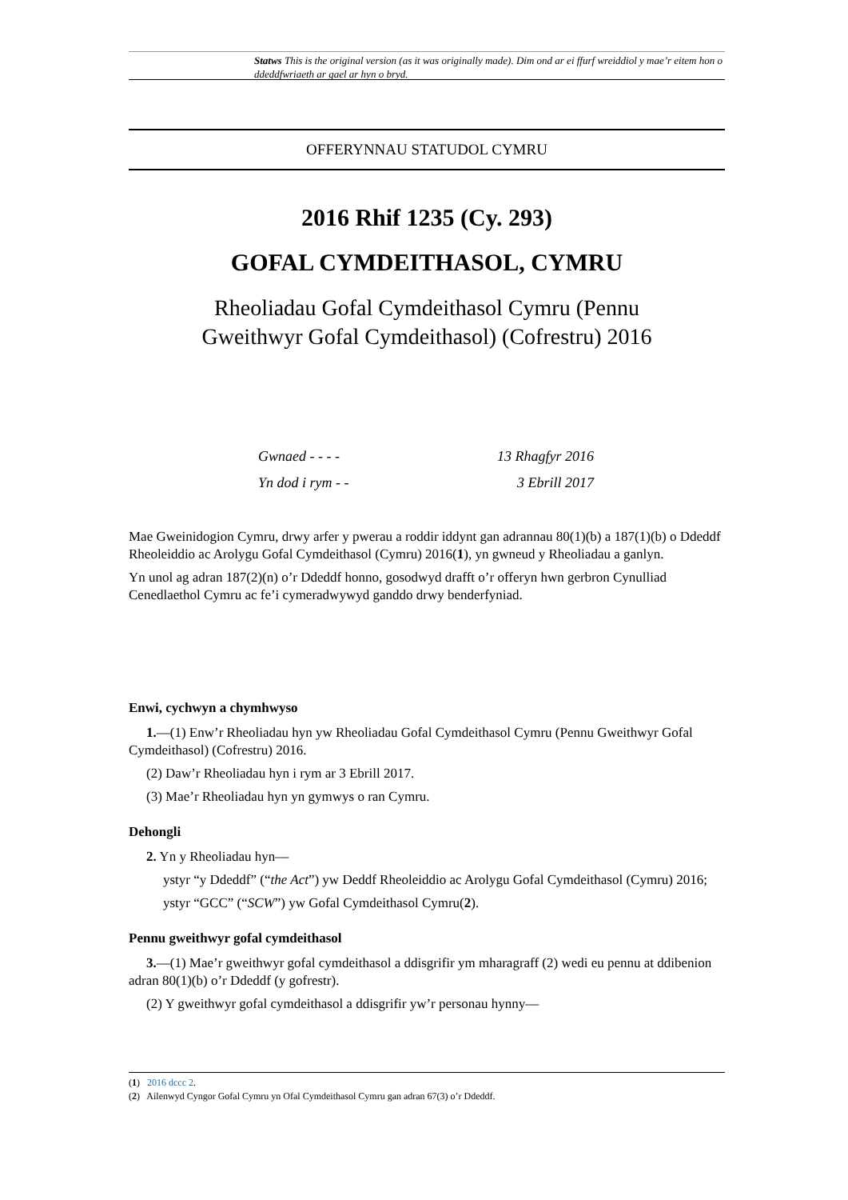Statws This is the original version (as it was originally made). Dim ond ar ei ffurf wreiddiol y mae’r eitem hon o ddeddfwriaeth ar gael ar hyn o bryd.
OFFERYNNAU STATUDOL CYMRU
2016 Rhif 1235 (Cy. 293)
GOFAL CYMDEITHASOL, CYMRU
Rheoliadau Gofal Cymdeithasol Cymru (Pennu
Gweithwyr Gofal Cymdeithasol) (Cofrestru) 2016
Gwnaed - - - - 13 Rhagfyr 2016
Yn dod i rym - - 3 Ebrill 2017
Mae Gweinidogion Cymru, drwy arfer y pwerau a roddir iddynt gan adrannau 80(1)(b) a 187(1)(b) o Ddeddf Rheoleiddio ac Arolygu Gofal Cymdeithasol (Cymru) 2016(1), yn gwneud y Rheoliadau a ganlyn.
Yn unol ag adran 187(2)(n) o’r Ddeddf honno, gosodwyd drafft o’r offeryn hwn gerbron Cynulliad Cenedlaethol Cymru ac fe’i cymeradwywyd ganddo drwy benderfyniad.
Enwi, cychwyn a chymhwyso
1.—(1) Enw’r Rheoliadau hyn yw Rheoliadau Gofal Cymdeithasol Cymru (Pennu Gweithwyr Gofal Cymdeithasol) (Cofrestru) 2016.
(2) Daw’r Rheoliadau hyn i rym ar 3 Ebrill 2017.
(3) Mae’r Rheoliadau hyn yn gymwys o ran Cymru.
Dehongli
2. Yn y Rheoliadau hyn—
ystyr “y Ddeddf” (“the Act”) yw Deddf Rheoleiddio ac Arolygu Gofal Cymdeithasol (Cymru) 2016;
ystyr “GCC” (“SCW”) yw Gofal Cymdeithasol Cymru(2).
Pennu gweithwyr gofal cymdeithasol
3.—(1) Mae’r gweithwyr gofal cymdeithasol a ddisgrifir ym mharagraff (2) wedi eu pennu at ddibenion adran 80(1)(b) o’r Ddeddf (y gofrestr).
(2) Y gweithwyr gofal cymdeithasol a ddisgrifir yw’r personau hynny—
(1) 2016 dccc 2.
(2) Ailenwyd Cyngor Gofal Cymru yn Ofal Cymdeithasol Cymru gan adran 67(3) o’r Ddeddf.